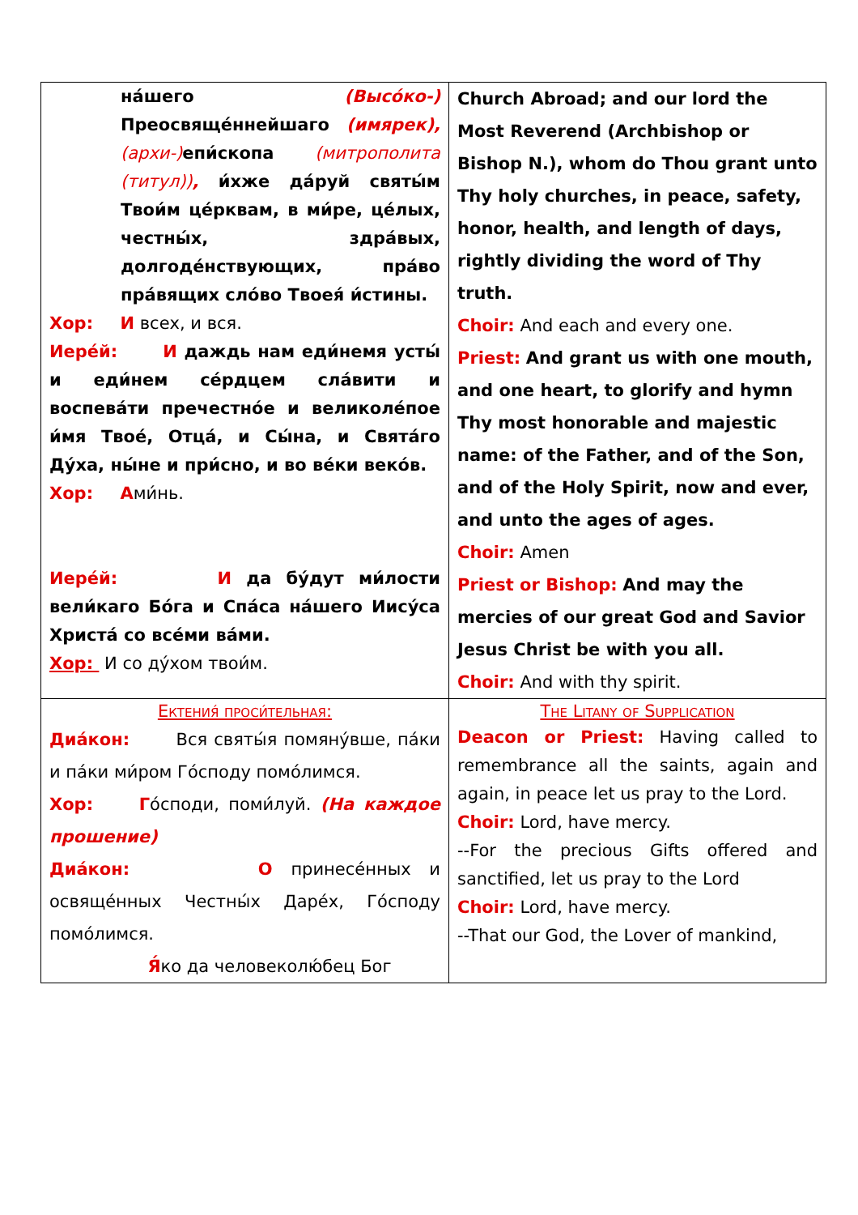| на́шего (Высо́ко-) Преосвяще́ннейшаго (имярек), (архи-) епи́скопа (митрополита (титул)) , и́хже да́руй святы́м Твои́м це́рквам, в ми́ре, це́лых, честны́х, здра́вых, долгоде́нствующих, пра́во пра́вящих сло́во Твоея́ и́стины. Хор: И всех, и вся. Иере́й: И даждь нам еди́немя усты́ и еди́нем се́рдцем сла́вити и воспева́ти пречестно́е и великоле́пое и́мя Твое́, Отца́, и Сы́на, и Свята́го Ду́ха, ны́не и при́сно, и во ве́ки веко́в. Хор: А ми́нь. Иере́й: И да бу́дут ми́лости вели́каго Бо́га и Спа́са на́шего Иису́са Христа́ со все́ми ва́ми. Хор: И со ду́хом твои́м. | Church Abroad; and our lord the Most Reverend (Archbishop or Bishop N.), whom do Thou grant unto Thy holy churches, in peace, safety, honor, health, and length of days, rightly dividing the word of Thy truth. Choir: And each and every one. Priest: And grant us with one mouth, and one heart, to glorify and hymn Thy most honorable and majestic name: of the Father, and of the Son, and of the Holy Spirit, now and ever, and unto the ages of ages. Choir: Amen Priest or Bishop: And may the mercies of our great God and Savior Jesus Christ be with you all. Choir: And with thy spirit. |
| Ектения́ проси́тельная: Диа́кон: Вся святы́я помяну́вше, па́ки и па́ки ми́ром Го́споду помо́лимся. Хор: Г о́споди, поми́луй. (На каждое прошение) Диа́кон: О принесе́нных и освяще́нных Честны́х Даре́х, Го́споду помо́лимся. Я́ ко да человеколю́бец Бог | The Litany of Supplication Deacon or Priest: Having called to remembrance all the saints, again and again, in peace let us pray to the Lord. Choir: Lord, have mercy. --For the precious Gifts offered and sanctified, let us pray to the Lord Choir: Lord, have mercy. --That our God, the Lover of mankind, |